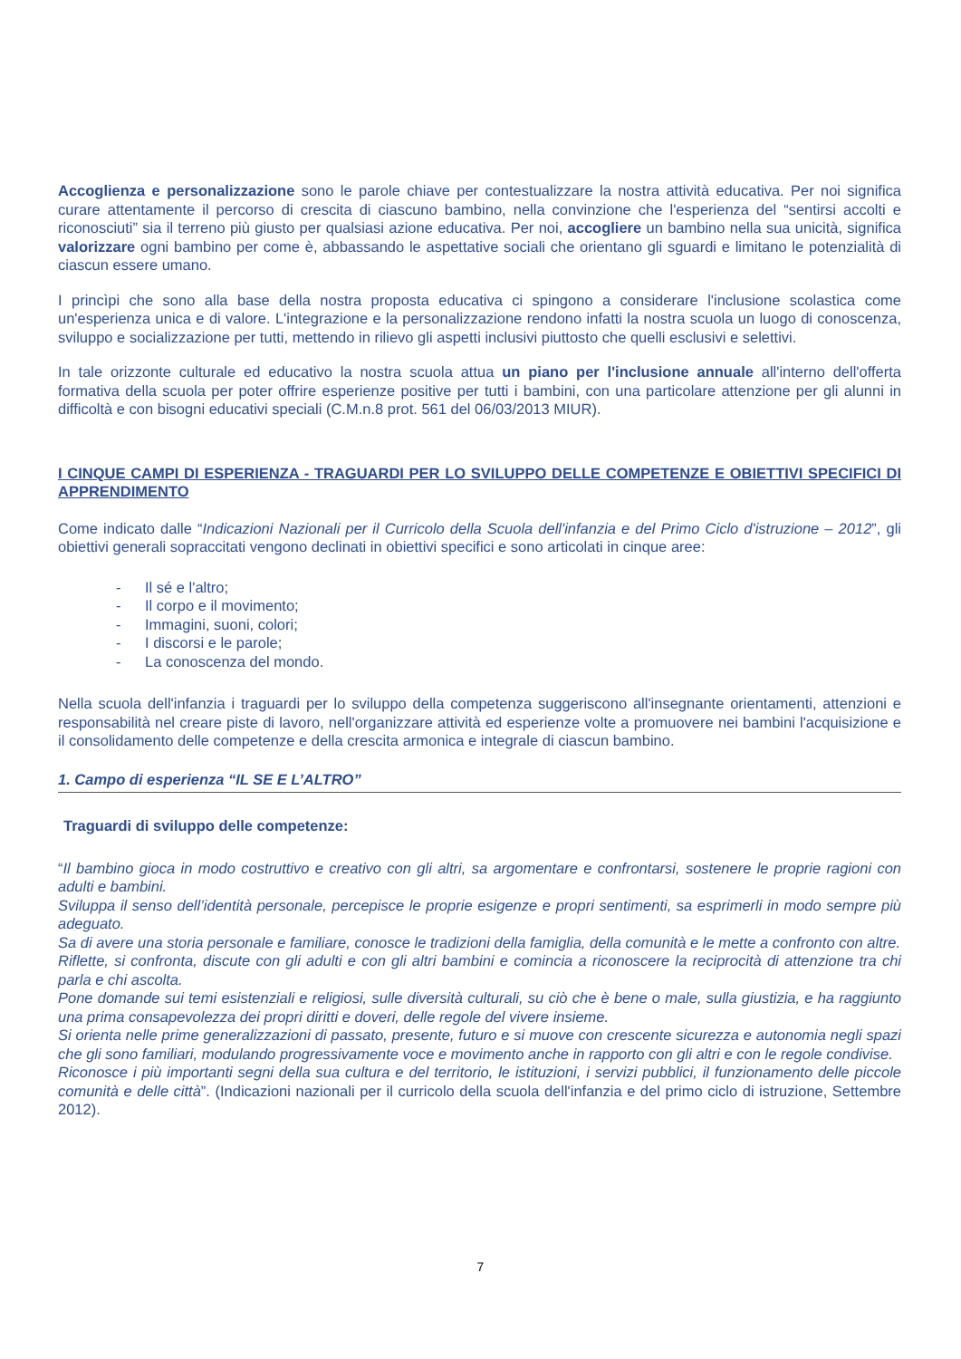Accoglienza e personalizzazione sono le parole chiave per contestualizzare la nostra attività educativa. Per noi significa curare attentamente il percorso di crescita di ciascuno bambino, nella convinzione che l'esperienza del “sentirsi accolti e riconosciuti” sia il terreno più giusto per qualsiasi azione educativa. Per noi, accogliere un bambino nella sua unicità, significa valorizzare ogni bambino per come è, abbassando le aspettative sociali che orientano gli sguardi e limitano le potenzialità di ciascun essere umano.
I princìpi che sono alla base della nostra proposta educativa ci spingono a considerare l'inclusione scolastica come un'esperienza unica e di valore. L'integrazione e la personalizzazione rendono infatti la nostra scuola un luogo di conoscenza, sviluppo e socializzazione per tutti, mettendo in rilievo gli aspetti inclusivi piuttosto che quelli esclusivi e selettivi.
In tale orizzonte culturale ed educativo la nostra scuola attua un piano per l'inclusione annuale all'interno dell'offerta formativa della scuola per poter offrire esperienze positive per tutti i bambini, con una particolare attenzione per gli alunni in difficoltà e con bisogni educativi speciali (C.M.n.8 prot. 561 del 06/03/2013 MIUR).
I CINQUE CAMPI DI ESPERIENZA - TRAGUARDI PER LO SVILUPPO DELLE COMPETENZE E OBIETTIVI SPECIFICI DI APPRENDIMENTO
Come indicato dalle “Indicazioni Nazionali per il Curricolo della Scuola dell'infanzia e del Primo Ciclo d'istruzione – 2012”, gli obiettivi generali sopraccitati vengono declinati in obiettivi specifici e sono articolati in cinque aree:
- Il sé e l'altro;
- Il corpo e il movimento;
- Immagini, suoni, colori;
- I discorsi e le parole;
- La conoscenza del mondo.
Nella scuola dell'infanzia i traguardi per lo sviluppo della competenza suggeriscono all'insegnante orientamenti, attenzioni e responsabilità nel creare piste di lavoro, nell'organizzare attività ed esperienze volte a promuovere nei bambini l'acquisizione e il consolidamento delle competenze e della crescita armonica e integrale di ciascun bambino.
1. Campo di esperienza “IL SE E L’ALTRO”
Traguardi di sviluppo delle competenze:
“Il bambino gioca in modo costruttivo e creativo con gli altri, sa argomentare e confrontarsi, sostenere le proprie ragioni con adulti e bambini.
Sviluppa il senso dell’identità personale, percepisce le proprie esigenze e propri sentimenti, sa esprimerli in modo sempre più adeguato.
Sa di avere una storia personale e familiare, conosce le tradizioni della famiglia, della comunità e le mette a confronto con altre.
Riflette, si confronta, discute con gli adulti e con gli altri bambini e comincia a riconoscere la reciprocità di attenzione tra chi parla e chi ascolta.
Pone domande sui temi esistenziali e religiosi, sulle diversità culturali, su ciò che è bene o male, sulla giustizia, e ha raggiunto una prima consapevolezza dei propri diritti e doveri, delle regole del vivere insieme.
Si orienta nelle prime generalizzazioni di passato, presente, futuro e si muove con crescente sicurezza e autonomia negli spazi che gli sono familiari, modulando progressivamente voce e movimento anche in rapporto con gli altri e con le regole condivise.
Riconosce i più importanti segni della sua cultura e del territorio, le istituzioni, i servizi pubblici, il funzionamento delle piccole comunità e delle città”. (Indicazioni nazionali per il curricolo della scuola dell'infanzia e del primo ciclo di istruzione, Settembre 2012).
7